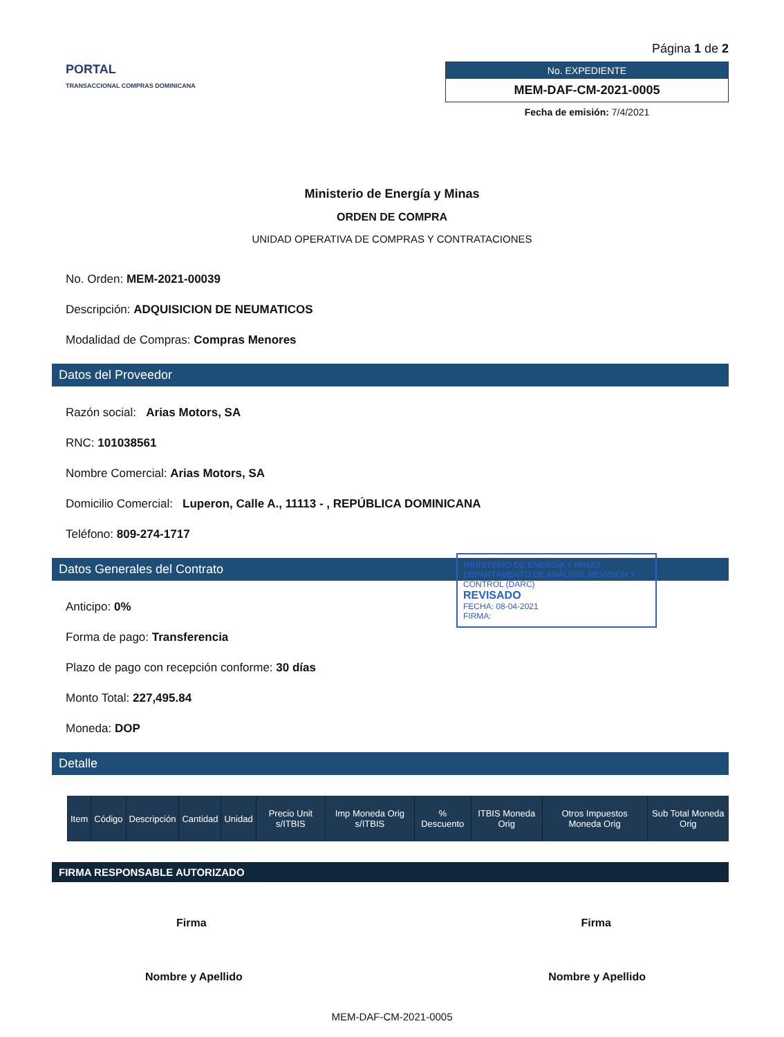PORTAL
TRANSACCIONAL COMPRAS DOMINICANA
Página 1 de 2
No. EXPEDIENTE
MEM-DAF-CM-2021-0005
Fecha de emisión: 7/4/2021
Ministerio de Energía y Minas
ORDEN DE COMPRA
UNIDAD OPERATIVA DE COMPRAS Y CONTRATACIONES
No. Orden: MEM-2021-00039
Descripción: ADQUISICION DE NEUMATICOS
Modalidad de Compras: Compras Menores
Datos del Proveedor
Razón social: Arias Motors, SA
RNC: 101038561
Nombre Comercial: Arias Motors, SA
Domicilio Comercial: Luperon, Calle A., 11113 - , REPÚBLICA DOMINICANA
Teléfono: 809-274-1717
Datos Generales del Contrato
Anticipo: 0%
Forma de pago: Transferencia
Plazo de pago con recepción conforme: 30 días
Monto Total: 227,495.84
Moneda: DOP
MINISTERIO DE ENERGÍA Y MINAS DEPARTAMENTO DE ANÁLISIS, REVISIÓN Y CONTROL (DARC)
REVISADO
FECHA: 08-04-2021
FIRMA:
Detalle
| Item | Código | Descripción | Cantidad | Unidad | Precio Unit s/ITBIS | Imp Moneda Orig s/ITBIS | % Descuento | ITBIS Moneda Orig | Otros Impuestos Moneda Orig | Sub Total Moneda Orig |
| --- | --- | --- | --- | --- | --- | --- | --- | --- | --- | --- |
FIRMA RESPONSABLE AUTORIZADO
Firma Firma
Nombre y Apellido Nombre y Apellido
MEM-DAF-CM-2021-0005